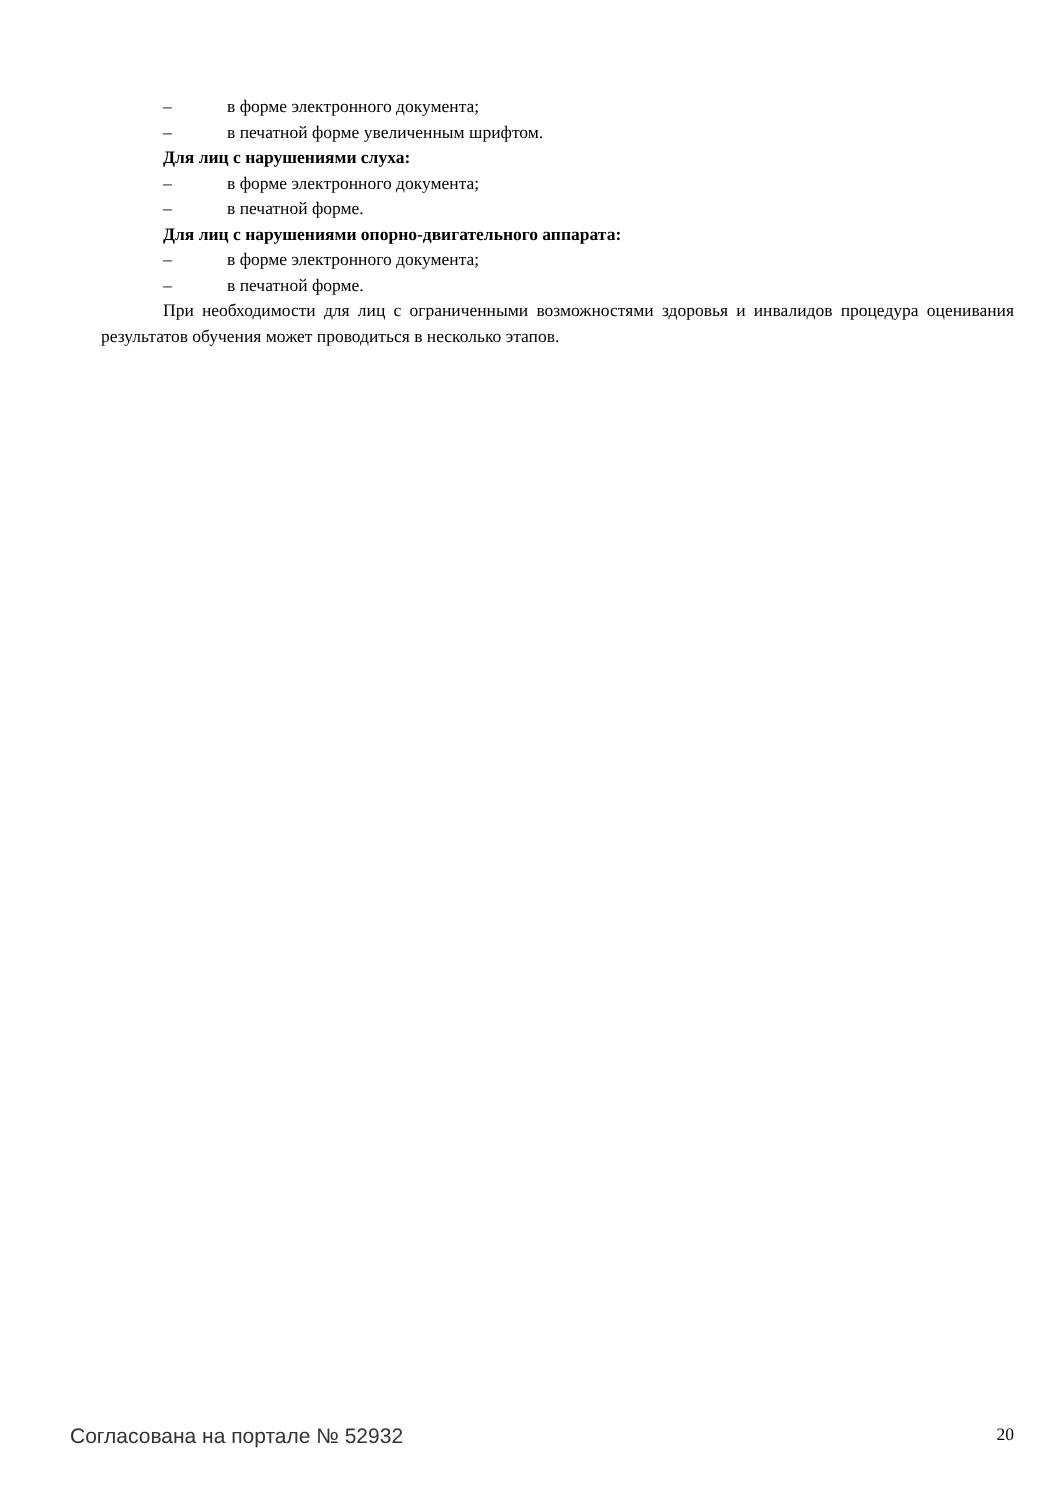– в форме электронного документа;
– в печатной форме увеличенным шрифтом.
Для лиц с нарушениями слуха:
– в форме электронного документа;
– в печатной форме.
Для лиц с нарушениями опорно-двигательного аппарата:
– в форме электронного документа;
– в печатной форме.
При необходимости для лиц с ограниченными возможностями здоровья и инвалидов процедура оценивания результатов обучения может проводиться в несколько этапов.
Согласована на портале № 52932 20